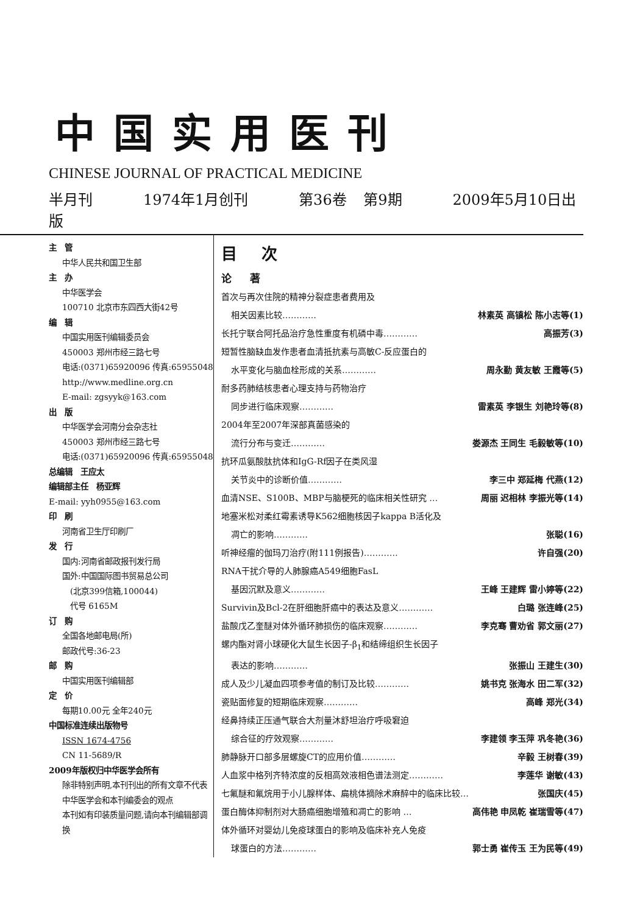中国实用医刊
CHINESE JOURNAL OF PRACTICAL MEDICINE
半月刊 1974年1月创刊 第36卷 第9期 2009年5月10日出版
主　管
中华人民共和国卫生部
主　办
中华医学会
100710 北京市东四西大街42号
编　辑
中国实用医刊编辑委员会
450003 郑州市经三路七号
电话:(0371)65920096 传真:65955048
http://www.medline.org.cn
E-mail: zgsyyk@163.com
出　版
中华医学会河南分会杂志社
450003 郑州市经三路七号
电话:(0371)65920096 传真:65955048
总编辑　王应太
编辑部主任　杨亚辉
E-mail: yyh0955@163.com
印　刷
河南省卫生厅印刷厂
发　行
国内:河南省邮政报刊发行局
国外:中国国际图书贸易总公司
　(北京399信箱,100044)
　代号 6165M
订　购
全国各地邮电局(所)
邮政代号:36-23
邮　购
中国实用医刊编辑部
定　价
每期10.00元 全年240元
中国标准连续出版物号
ISSN 1674-4756
CN 11-5689/R
2009年版权归中华医学会所有
除非特别声明,本刊刊出的所有文章不代表中华医学会和本刊编委会的观点
本刊如有印装质量问题,请向本刊编辑部调换
目次
论著
首次与再次住院的精神分裂症患者费用及
相关因素比较………… 林素英 高镇松 陈小志等(1)
长托宁联合阿托品治疗急性重度有机磷中毒………… 高振芳(3)
短暂性脑缺血发作患者血清抵抗素与高敏C-反应蛋白的
水平变化与脑血栓形成的关系………… 周永勤 黄友敏 王霞等(5)
耐多药肺结核患者心理支持与药物治疗
同步进行临床观察………… 雷素英 李银生 刘艳玲等(8)
2004年至2007年深部真菌感染的
流行分布与变迁………… 娄源杰 王同生 毛毅敏等(10)
抗环瓜氨酸肽抗体和IgG-Rf因子在类风湿
关节炎中的诊断价值………… 李三中 郑延梅 代燕(12)
血清NSE、S100B、MBP与脑梗死的临床相关性研究 … 周丽 迟相林 李振光等(14)
地塞米松对柔红霉素诱导K562细胞核因子kappa B活化及
凋亡的影响………… 张聪(16)
听神经瘤的伽玛刀治疗(附111例报告)………… 许自强(20)
RNA干扰介导的人肺腺癌A549细胞FasL
基因沉默及意义………… 王峰 王建辉 雷小婷等(22)
Survivin及Bcl-2在肝细胞肝癌中的表达及意义………… 白璐 张连峰(25)
盐酸戊乙奎醚对体外循环肺损伤的临床观察………… 李克骞 曹劝省 郭文丽(27)
螺内酯对肾小球硬化大鼠生长因子-β<sub>1</sub>和结缔组织生长因子
表达的影响………… 张振山 王建生(30)
成人及少儿凝血四项参考值的制订及比较………… 姚书克 张海水 田二军(32)
瓷贴面修复的短期临床观察………… 高峰 郑光(34)
经鼻持续正压通气联合大剂量沐舒坦治疗呼吸窘迫
综合征的疗效观察………… 李建领 李玉萍 巩冬艳(36)
肺静脉开口部多层螺旋CT的应用价值………… 辛毅 王树春(39)
人血浆中格列齐特浓度的反相高效液相色谱法测定………… 李莲华 谢敏(43)
七氟醚和氟烷用于小儿腺样体、扁桃体摘除术麻醉中的临床比较… 张国庆(45)
蛋白酶体抑制剂对大肠癌细胞增殖和凋亡的影响 … 高伟艳 申凤乾 崔瑞雪等(47)
体外循环对婴幼儿免疫球蛋白的影响及临床补充人免疫
球蛋白的方法………… 郭士勇 崔传玉 王为民等(49)